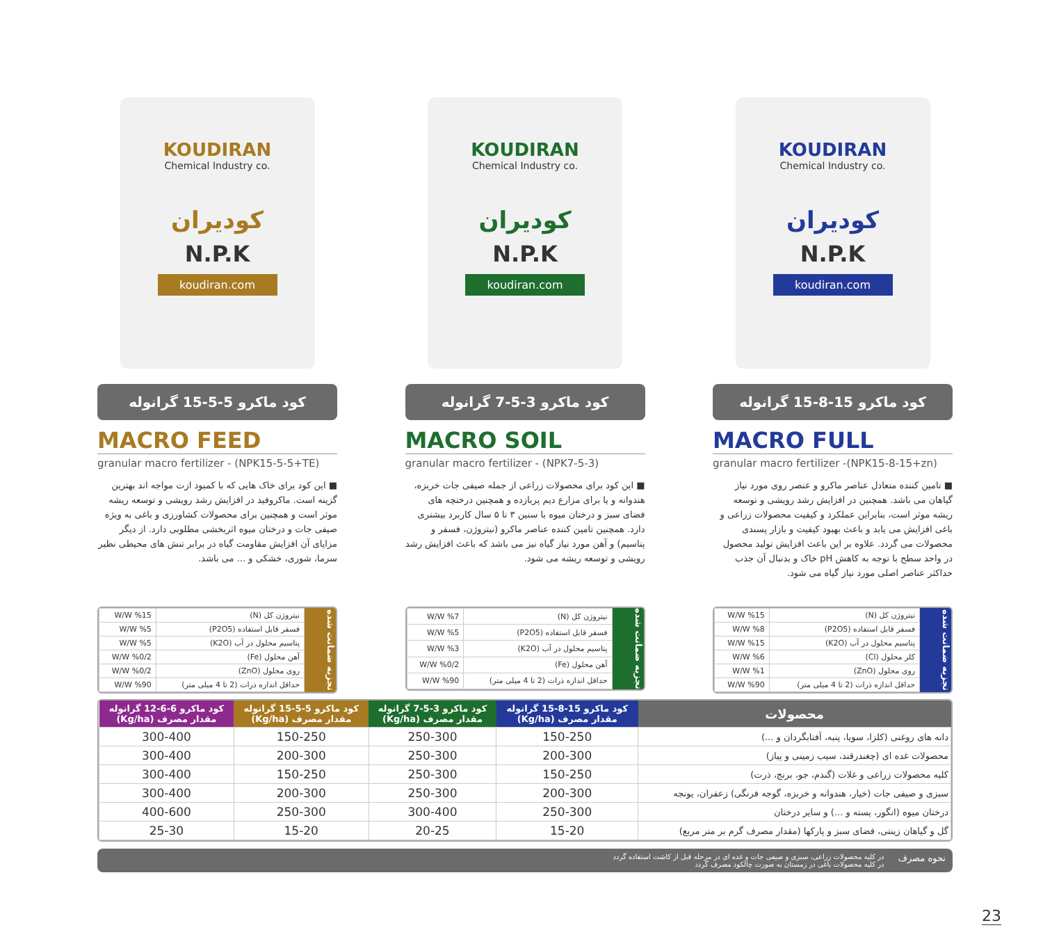KOUDIRAN
Chemical Industry co.
کودیران
N.P.K
koudiran.com
کود ماکرو 15-8-15 گرانوله
MACRO FULL
granular macro fertilizer -(NPK15-8-15+zn)
■ تامین کننده متعادل عناصر ماکرو و عنصر روی مورد نیاز گیاهان می باشد. همچنین در افزایش رشد رویشی و توسعه ریشه موثر است، بنابراین عملکرد و کیفیت محصولات زراعی و باغی افزایش می یابد و باعث بهبود کیفیت و بازار پسندی محصولات می گردد. علاوه بر این باعث افزایش تولید محصول در واحد سطح با توجه به کاهش pH خاک و بدنبال آن جذب حداکثر عناصر اصلی مورد نیاز گیاه می شود.
تجزیه ضمانت شده
| نیتروژن کل (N) | W/W %15 |
| فسفر قابل استفاده (P2O5) | W/W %8 |
| پتاسیم محلول در آب (K2O) | W/W %15 |
| کلر محلول (Cl) | W/W %6 |
| روی محلول (ZnO) | W/W %1 |
| حداقل اندازه ذرات (2 تا 4 میلی متر) | W/W %90 |
KOUDIRAN
Chemical Industry co.
کودیران
N.P.K
koudiran.com
کود ماکرو 3-5-7 گرانوله
MACRO SOIL
granular macro fertilizer - (NPK7-5-3)
■ این کود برای محصولات زراعی از جمله صیفی جات خربزه، هندوانه و یا برای مزارع دیم پربازده و همچنین درختچه های فضای سبز و درختان میوه با سنین ۳ تا ۵ سال کاربرد بیشتری دارد. همچنین تامین کننده عناصر ماکرو (نیتروژن، فسفر و پتاسیم) و آهن مورد نیاز گیاه نیز می باشد که باعث افزایش رشد رویشی و توسعه ریشه می شود.
تجزیه ضمانت شده
| نیتروژن کل (N) | W/W %7 |
| فسفر قابل استفاده (P2O5) | W/W %5 |
| پتاسیم محلول در آب (K2O) | W/W %3 |
| آهن محلول (Fe) | W/W %0/2 |
| حداقل اندازه ذرات (2 تا 4 میلی متر) | W/W %90 |
KOUDIRAN
Chemical Industry co.
کودیران
N.P.K
koudiran.com
کود ماکرو 5-5-15 گرانوله
MACRO FEED
granular macro fertilizer - (NPK15-5-5+TE)
■ این کود برای خاک هایی که با کمبود ازت مواجه اند بهترین گزینه است. ماکروفید در افزایش رشد رویشی و توسعه ریشه موثر است و همچنین برای محصولات کشاورزی و باغی به ویژه صیفی جات و درختان میوه اثربخشی مطلوبی دارد. از دیگر مزایای آن افزایش مقاومت گیاه در برابر تنش های محیطی نظیر سرما، شوری، خشکی و ... می باشد.
تجزیه ضمانت شده
| نیتروژن کل (N) | W/W %15 |
| فسفر قابل استفاده (P2O5) | W/W %5 |
| پتاسیم محلول در آب (K2O) | W/W %5 |
| آهن محلول (Fe) | W/W %0/2 |
| روی محلول (ZnO) | W/W %0/2 |
| حداقل اندازه ذرات (2 تا 4 میلی متر) | W/W %90 |
| محصولات | کود ماکرو 15-8-15 گرانوله مقدار مصرف (Kg/ha) | کود ماکرو 3-5-7 گرانوله مقدار مصرف (Kg/ha) | کود ماکرو 5-5-15 گرانوله مقدار مصرف (Kg/ha) | کود ماکرو 6-6-12 گرانوله مقدار مصرف (Kg/ha) |
| --- | --- | --- | --- | --- |
| دانه های روغنی (کلزا، سویا، پنبه، آفتابگردان و ...) | 150-250 | 250-300 | 150-250 | 300-400 |
| محصولات غده ای (چغندرقند، سیب زمینی و پیاز) | 200-300 | 250-300 | 200-300 | 300-400 |
| کلیه محصولات زراعی و غلات (گندم، جو، برنج، ذرت) | 150-250 | 250-300 | 150-250 | 300-400 |
| سبزی و صیفی جات (خیار، هندوانه و خربزه، گوجه فرنگی) زعفران، یونجه | 200-300 | 250-300 | 200-300 | 300-400 |
| درختان میوه (انگور، پسته و ...) و سایر درختان | 250-300 | 300-400 | 250-300 | 400-600 |
| گل و گیاهان زینتی، فضای سبز و پارکها (مقدار مصرف گرم بر متر مربع) | 15-20 | 20-25 | 15-20 | 25-30 |
نحوه مصرف
در کلیه محصولات زراعی، سبزی و صیفی جات و غده ای در مرحله قبل از کاشت استفاده گردد
در کلیه محصولات باغی در زمستان به صورت چالکود مصرف گردد
23